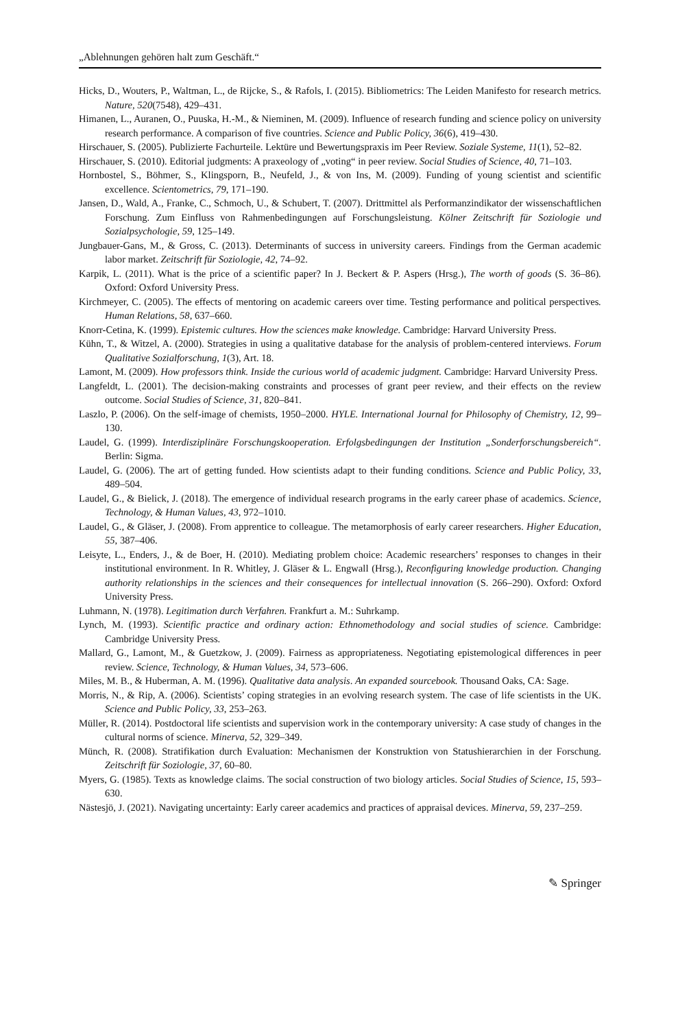„Ablehnungen gehören halt zum Geschäft.“
Hicks, D., Wouters, P., Waltman, L., de Rijcke, S., & Rafols, I. (2015). Bibliometrics: The Leiden Manifesto for research metrics. Nature, 520(7548), 429–431.
Himanen, L., Auranen, O., Puuska, H.-M., & Nieminen, M. (2009). Influence of research funding and science policy on university research performance. A comparison of five countries. Science and Public Policy, 36(6), 419–430.
Hirschauer, S. (2005). Publizierte Fachurteile. Lektüre und Bewertungspraxis im Peer Review. Soziale Systeme, 11(1), 52–82.
Hirschauer, S. (2010). Editorial judgments: A praxeology of „voting“ in peer review. Social Studies of Science, 40, 71–103.
Hornbostel, S., Böhmer, S., Klingsporn, B., Neufeld, J., & von Ins, M. (2009). Funding of young scientist and scientific excellence. Scientometrics, 79, 171–190.
Jansen, D., Wald, A., Franke, C., Schmoch, U., & Schubert, T. (2007). Drittmittel als Performanzindikator der wissenschaftlichen Forschung. Zum Einfluss von Rahmenbedingungen auf Forschungsleistung. Kölner Zeitschrift für Soziologie und Sozialpsychologie, 59, 125–149.
Jungbauer-Gans, M., & Gross, C. (2013). Determinants of success in university careers. Findings from the German academic labor market. Zeitschrift für Soziologie, 42, 74–92.
Karpik, L. (2011). What is the price of a scientific paper? In J. Beckert & P. Aspers (Hrsg.), The worth of goods (S. 36–86). Oxford: Oxford University Press.
Kirchmeyer, C. (2005). The effects of mentoring on academic careers over time. Testing performance and political perspectives. Human Relations, 58, 637–660.
Knorr-Cetina, K. (1999). Epistemic cultures. How the sciences make knowledge. Cambridge: Harvard University Press.
Kühn, T., & Witzel, A. (2000). Strategies in using a qualitative database for the analysis of problem-centered interviews. Forum Qualitative Sozialforschung, 1(3), Art. 18.
Lamont, M. (2009). How professors think. Inside the curious world of academic judgment. Cambridge: Harvard University Press.
Langfeldt, L. (2001). The decision-making constraints and processes of grant peer review, and their effects on the review outcome. Social Studies of Science, 31, 820–841.
Laszlo, P. (2006). On the self-image of chemists, 1950–2000. HYLE. International Journal for Philosophy of Chemistry, 12, 99–130.
Laudel, G. (1999). Interdisziplinäre Forschungskooperation. Erfolgsbedingungen der Institution „Sonderforschungsbereich“. Berlin: Sigma.
Laudel, G. (2006). The art of getting funded. How scientists adapt to their funding conditions. Science and Public Policy, 33, 489–504.
Laudel, G., & Bielick, J. (2018). The emergence of individual research programs in the early career phase of academics. Science, Technology, & Human Values, 43, 972–1010.
Laudel, G., & Gläser, J. (2008). From apprentice to colleague. The metamorphosis of early career researchers. Higher Education, 55, 387–406.
Leisyte, L., Enders, J., & de Boer, H. (2010). Mediating problem choice: Academic researchers’ responses to changes in their institutional environment. In R. Whitley, J. Gläser & L. Engwall (Hrsg.), Reconfiguring knowledge production. Changing authority relationships in the sciences and their consequences for intellectual innovation (S. 266–290). Oxford: Oxford University Press.
Luhmann, N. (1978). Legitimation durch Verfahren. Frankfurt a. M.: Suhrkamp.
Lynch, M. (1993). Scientific practice and ordinary action: Ethnomethodology and social studies of science. Cambridge: Cambridge University Press.
Mallard, G., Lamont, M., & Guetzkow, J. (2009). Fairness as appropriateness. Negotiating epistemological differences in peer review. Science, Technology, & Human Values, 34, 573–606.
Miles, M. B., & Huberman, A. M. (1996). Qualitative data analysis. An expanded sourcebook. Thousand Oaks, CA: Sage.
Morris, N., & Rip, A. (2006). Scientists’ coping strategies in an evolving research system. The case of life scientists in the UK. Science and Public Policy, 33, 253–263.
Müller, R. (2014). Postdoctoral life scientists and supervision work in the contemporary university: A case study of changes in the cultural norms of science. Minerva, 52, 329–349.
Münch, R. (2008). Stratifikation durch Evaluation: Mechanismen der Konstruktion von Statushierarchien in der Forschung. Zeitschrift für Soziologie, 37, 60–80.
Myers, G. (1985). Texts as knowledge claims. The social construction of two biology articles. Social Studies of Science, 15, 593–630.
Nästesjö, J. (2021). Navigating uncertainty: Early career academics and practices of appraisal devices. Minerva, 59, 237–259.
✎ Springer